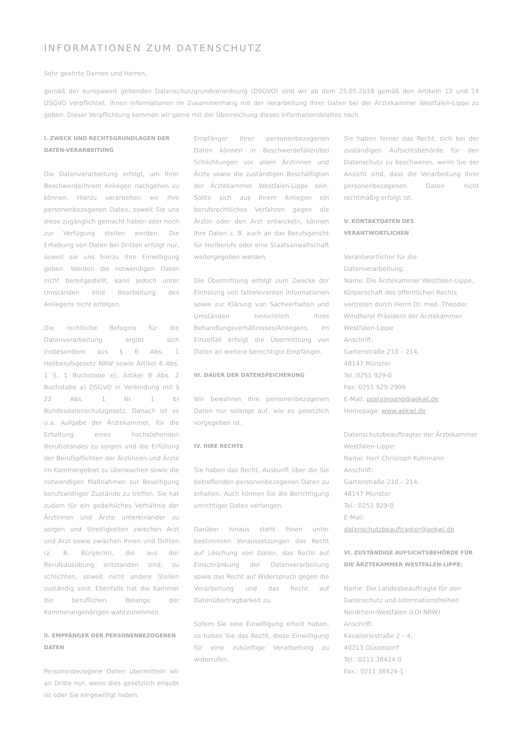INFORMATIONEN ZUM DATENSCHUTZ
Sehr geehrte Damen und Herren,
gemäß der europaweit geltenden Datenschutzgrundverordnung (DSGVO) sind wir ab dem 25.05.2018 gemäß den Artikeln 13 und 14 DSGVO verpflichtet, Ihnen Informationen im Zusammenhang mit der Verarbeitung Ihrer Daten bei der Ärztekammer Westfalen-Lippe zu geben. Dieser Verpflichtung kommen wir gerne mit der Überreichung dieses Informationsblattes nach.
I. ZWECK UND RECHTSGRUNDLAGEN DER DATEN-VERARBEITUNG
Die Datenverarbeitung erfolgt, um Ihrer Beschwerde/Ihrem Anliegen nachgehen zu können. Hierzu verarbeiten wir Ihre personenbezogenen Daten, soweit Sie uns diese zugänglich gemacht haben oder noch zur Verfügung stellen werden. Die Erhebung von Daten bei Dritten erfolgt nur, soweit sie uns hierzu Ihre Einwilligung geben. Werden die notwendigen Daten nicht bereitgestellt, kann jedoch unter Umständen eine Bearbeitung des Anliegens nicht erfolgen.
Die rechtliche Befugnis für die Datenverarbeitung ergibt sich insbesondere aus § 6 Abs. 1 Heilberufsgesetz NRW sowie Artikel 6 Abs. 1 S. 1 Buchstabe e), Artikel 9 Abs. 2 Buchstabe a) DSGVO in Verbindung mit § 22 Abs. 1 Nr. 1 b) Bundesdatenschutzgesetz. Danach ist es u.a. Aufgabe der Ärztekammer, für die Erhaltung eines hochstehenden Berufsstandes zu sorgen und die Erfüllung der Berufspflichten der Ärztinnen und Ärzte im Kammergebiet zu überwachen sowie die notwendigen Maßnahmen zur Beseitigung berufswidriger Zustände zu treffen. Sie hat zudem für ein gedeihliches Verhältnis der Ärztinnen und Ärzte untereinander zu sorgen und Streitigkeiten zwischen Arzt und Arzt sowie zwischen ihnen und Dritten (z. B. Bürger/in), die aus der Berufsausübung entstanden sind, zu schlichten, soweit nicht andere Stellen zuständig sind. Ebenfalls hat die Kammer die beruflichen Belange der Kammerangehörigen wahrzunehmen.
II. EMPFÄNGER DER PERSONENBEZOGENEN DATEN
Personenbezogene Daten übermitteln wir an Dritte nur, wenn dies gesetzlich erlaubt ist oder Sie eingewilligt haben.
Empfänger Ihrer personenbezogenen Daten können in Beschwerdefällen/bei Schlichtungen vor allem Ärztinnen und Ärzte sowie die zuständigen Beschäftigten der Ärztekammer Westfalen-Lippe sein. Sollte sich aus Ihrem Anliegen ein berufsrechtliches Verfahren gegen die Ärztin oder den Arzt entwickeln, können Ihre Daten z. B. auch an das Berufsgericht für Heilberufe oder eine Staatsanwaltschaft weitergegeben werden.
Die Übermittlung erfolgt zum Zwecke der Einholung von fallrelevanten Informationen sowie zur Klärung von Sachverhalten und Umständen hinsichtlich Ihres Behandlungsverhältnisses/Anliegens. Im Einzelfall erfolgt die Übermittlung von Daten an weitere berechtigte Empfänger.
III. DAUER DER DATENSPEICHERUNG
Wir bewahren Ihre personenbezogenen Daten nur solange auf, wie es gesetzlich vorgegeben ist.
IV. IHRE RECHTE
Sie haben das Recht, Auskunft über die Sie betreffenden personenbezogenen Daten zu erhalten. Auch können Sie die Berichtigung unrichtiger Daten verlangen.
Darüber hinaus steht Ihnen unter bestimmten Voraussetzungen das Recht auf Löschung von Daten, das Recht auf Einschränkung der Datenverarbeitung sowie das Recht auf Widerspruch gegen die Verarbeitung und das Recht auf Datenübertragbarkeit zu.
Sofern Sie eine Einwilligung erteilt haben, so haben Sie das Recht, diese Einwilligung für eine zukünftige Verarbeitung zu widerrufen.
Sie haben ferner das Recht, sich bei der zuständigen Aufsichtsbehörde für den Datenschutz zu beschweren, wenn Sie der Ansicht sind, dass die Verarbeitung Ihrer personenbezogenen Daten nicht rechtmäßig erfolgt ist.
V. KONTAKTDATEN DES VERANTWORTLICHEN
Verantwortlicher für die Datenverarbeitung:
Name: Die Ärztekammer Westfalen-Lippe, Körperschaft des öffentlichen Rechts vertreten durch Herrn Dr. med. Theodor Windhorst Präsident der Ärztekammer Westfalen-Lippe
Anschrift:
Gartenstraße 210 – 214,
48147 Münster
Tel.:0251 929-0
Fax: 0251 929-2999
E-Mail: posteingang@aekwl.de
Homepage: www.aekwl.de
Datenschutzbeauftragter der Ärztekammer Westfalen-Lippe:
Name: Herr Christoph Kuhlmann
Anschrift:
Gartenstraße 210 – 214,
48147 Münster
Tel.: 0251 929-0
E-Mail:
datenschutzbeauftragter@aekwl.de
VI. ZUSTÄNDIGE AUFSICHTSBEHÖRDE FÜR DIE ÄRZTEKAMMER WESTFALEN-LIPPE:
Name: Die Landesbeauftragte für den Datenschutz und Informationsfreiheit Nordrhein-Westfalen (LDI NRW)
Anschrift:
Kavalleriestraße 2 – 4,
40213 Düsseldorf
Tel.: 0211 38424-0
Fax.: 0211 38424-1